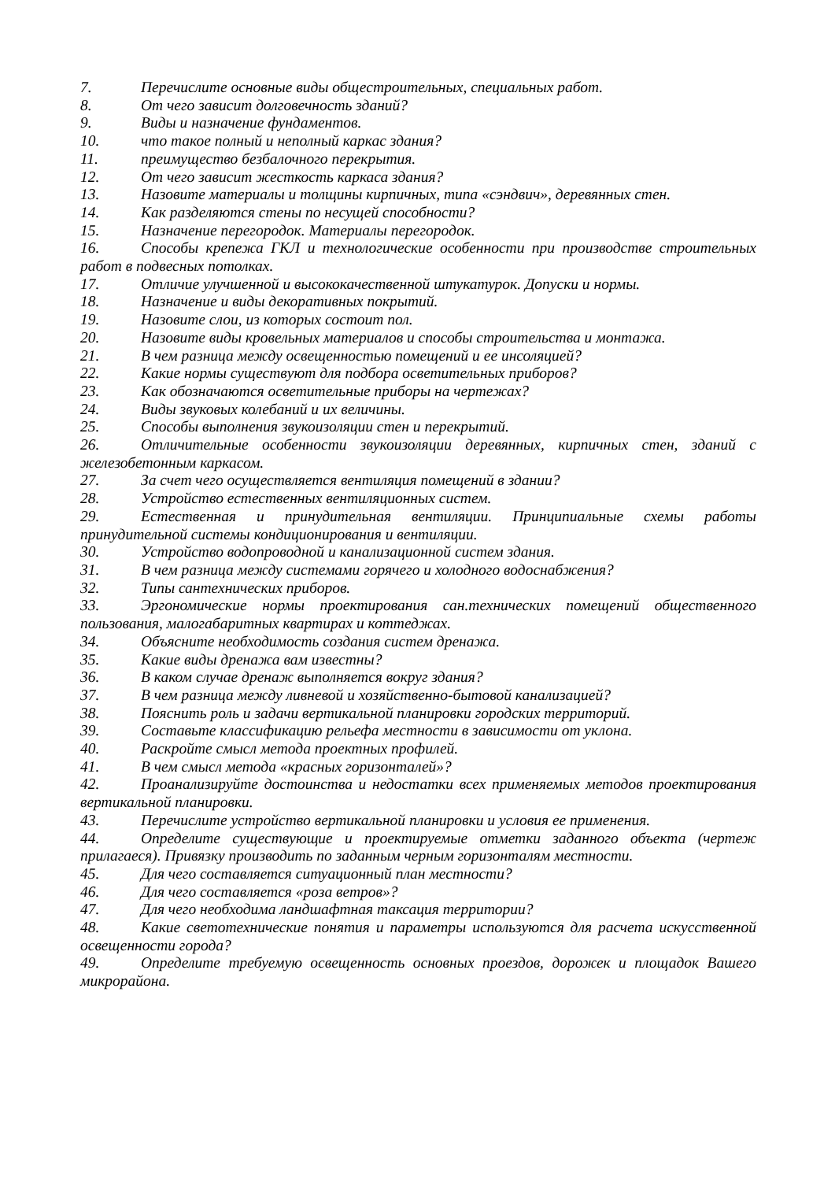7. Перечислите основные виды общестроительных, специальных работ.
8. От чего зависит долговечность зданий?
9. Виды и назначение фундаментов.
10. что такое полный и неполный каркас здания?
11. преимущество безбалочного перекрытия.
12. От чего зависит жесткость каркаса здания?
13. Назовите материалы и толщины кирпичных, типа «сэндвич», деревянных стен.
14. Как разделяются стены по несущей способности?
15. Назначение перегородок. Материалы перегородок.
16. Способы крепежа ГКЛ и технологические особенности при производстве строительных работ в подвесных потолках.
17. Отличие улучшенной и высококачественной штукатурок. Допуски и нормы.
18. Назначение и виды декоративных покрытий.
19. Назовите слои, из которых состоит пол.
20. Назовите виды кровельных материалов и способы строительства и монтажа.
21. В чем разница между освещенностью помещений и ее инсоляцией?
22. Какие нормы существуют для подбора осветительных приборов?
23. Как обозначаются осветительные приборы на чертежах?
24. Виды звуковых колебаний и их величины.
25. Способы выполнения звукоизоляции стен и перекрытий.
26. Отличительные особенности звукоизоляции деревянных, кирпичных стен, зданий с железобетонным каркасом.
27. За счет чего осуществляется вентиляция помещений в здании?
28. Устройство естественных вентиляционных систем.
29. Естественная и принудительная вентиляции. Принципиальные схемы работы принудительной системы кондиционирования и вентиляции.
30. Устройство водопроводной и канализационной систем здания.
31. В чем разница между системами горячего и холодного водоснабжения?
32. Типы сантехнических приборов.
33. Эргономические нормы проектирования сан.технических помещений общественного пользования, малогабаритных квартирах и коттеджах.
34. Объясните необходимость создания систем дренажа.
35. Какие виды дренажа вам известны?
36. В каком случае дренаж выполняется вокруг здания?
37. В чем разница между ливневой и хозяйственно-бытовой канализацией?
38. Пояснить роль и задачи вертикальной планировки городских территорий.
39. Составьте классификацию рельефа местности в зависимости от уклона.
40. Раскройте смысл метода проектных профилей.
41. В чем смысл метода «красных горизонталей»?
42. Проанализируйте достоинства и недостатки всех применяемых методов проектирования вертикальной планировки.
43. Перечислите устройство вертикальной планировки и условия ее применения.
44. Определите существующие и проектируемые отметки заданного объекта (чертеж прилагаеся). Привязку производить по заданным черным горизонталям местности.
45. Для чего составляется ситуационный план местности?
46. Для чего составляется «роза ветров»?
47. Для чего необходима ландшафтная таксация территории?
48. Какие светотехнические понятия и параметры используются для расчета искусственной освещенности города?
49. Определите требуемую освещенность основных проездов, дорожек и площадок Вашего микрорайона.